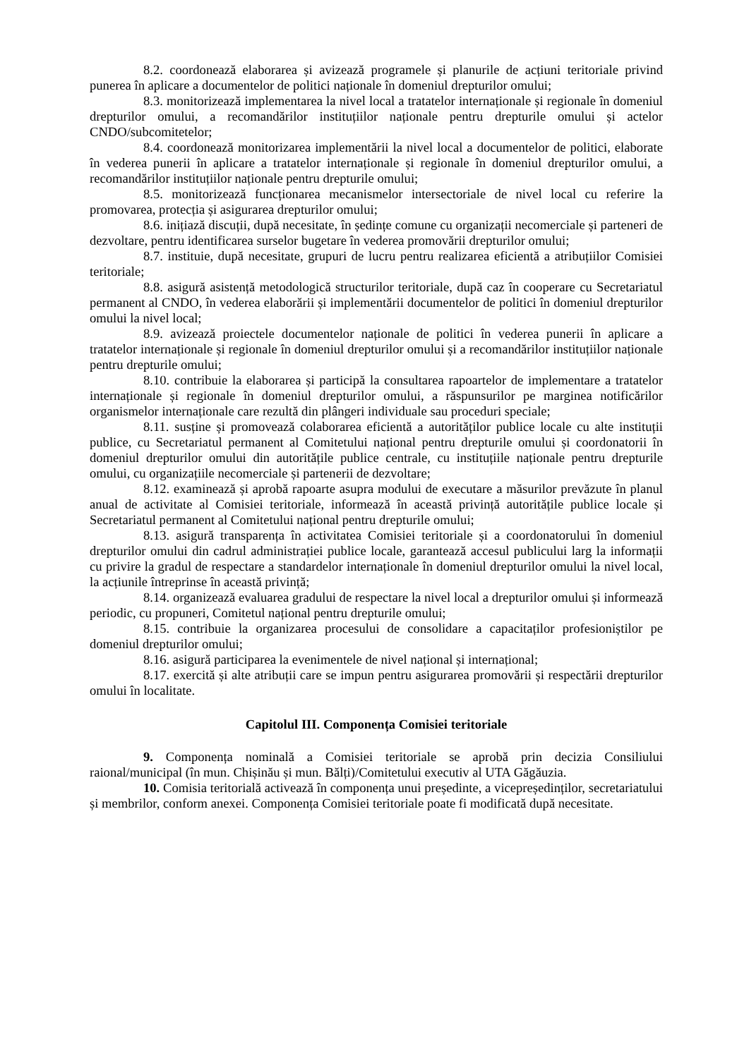8.2. coordonează elaborarea și avizează programele și planurile de acțiuni teritoriale privind punerea în aplicare a documentelor de politici naționale în domeniul drepturilor omului;
8.3. monitorizează implementarea la nivel local a tratatelor internaționale și regionale în domeniul drepturilor omului, a recomandărilor instituțiilor naționale pentru drepturile omului și actelor CNDO/subcomitetelor;
8.4. coordonează monitorizarea implementării la nivel local a documentelor de politici, elaborate în vederea punerii în aplicare a tratatelor internaționale și regionale în domeniul drepturilor omului, a recomandărilor instituțiilor naționale pentru drepturile omului;
8.5. monitorizează funcționarea mecanismelor intersectoriale de nivel local cu referire la promovarea, protecția și asigurarea drepturilor omului;
8.6. inițiază discuții, după necesitate, în ședințe comune cu organizații necomerciale și parteneri de dezvoltare, pentru identificarea surselor bugetare în vederea promovării drepturilor omului;
8.7. instituie, după necesitate, grupuri de lucru pentru realizarea eficientă a atribuțiilor Comisiei teritoriale;
8.8. asigură asistență metodologică structurilor teritoriale, după caz în cooperare cu Secretariatul permanent al CNDO, în vederea elaborării și implementării documentelor de politici în domeniul drepturilor omului la nivel local;
8.9. avizează proiectele documentelor naționale de politici în vederea punerii în aplicare a tratatelor internaționale și regionale în domeniul drepturilor omului și a recomandărilor instituțiilor naționale pentru drepturile omului;
8.10. contribuie la elaborarea și participă la consultarea rapoartelor de implementare a tratatelor internaționale și regionale în domeniul drepturilor omului, a răspunsurilor pe marginea notificărilor organismelor internaționale care rezultă din plângeri individuale sau proceduri speciale;
8.11. susține și promovează colaborarea eficientă a autorităților publice locale cu alte instituții publice, cu Secretariatul permanent al Comitetului național pentru drepturile omului și coordonatorii în domeniul drepturilor omului din autoritățile publice centrale, cu instituțiile naționale pentru drepturile omului, cu organizațiile necomerciale și partenerii de dezvoltare;
8.12. examinează și aprobă rapoarte asupra modului de executare a măsurilor prevăzute în planul anual de activitate al Comisiei teritoriale, informează în această privință autoritățile publice locale și Secretariatul permanent al Comitetului național pentru drepturile omului;
8.13. asigură transparența în activitatea Comisiei teritoriale și a coordonatorului în domeniul drepturilor omului din cadrul administrației publice locale, garantează accesul publicului larg la informații cu privire la gradul de respectare a standardelor internaționale în domeniul drepturilor omului la nivel local, la acțiunile întreprinse în această privință;
8.14. organizează evaluarea gradului de respectare la nivel local a drepturilor omului și informează periodic, cu propuneri, Comitetul național pentru drepturile omului;
8.15. contribuie la organizarea procesului de consolidare a capacitaților profesioniștilor pe domeniul drepturilor omului;
8.16. asigură participarea la evenimentele de nivel național și internațional;
8.17. exercită și alte atribuții care se impun pentru asigurarea promovării și respectării drepturilor omului în localitate.
Capitolul III. Componența Comisiei teritoriale
9. Componența nominală a Comisiei teritoriale se aprobă prin decizia Consiliului raional/municipal (în mun. Chișinău și mun. Bălți)/Comitetului executiv al UTA Găgăuzia.
10. Comisia teritorială activează în componența unui președinte, a vicepreședinților, secretariatului și membrilor, conform anexei. Componența Comisiei teritoriale poate fi modificată după necesitate.